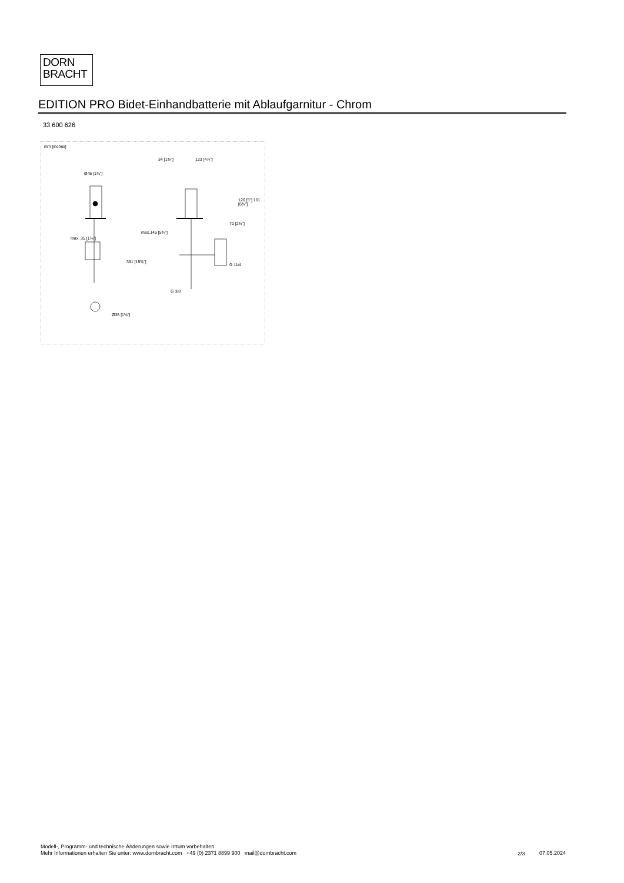DORN
BRACHT
EDITION PRO Bidet-Einhandbatterie mit Ablaufgarnitur - Chrom
33 600 626
mm [inches]
34 [1⅜"] 123 [4⅞"]
Ø45 [1¾"]
max.145 [5¾"]
max. 35 [1⅜"]
391 [15⅜"]
G 11/4
G 3/8
Ø35 [1⅜"]
126 [5"] 161 [6⅜"]
70 [2¾"]
Modell-, Programm- und technische Änderungen sowie Irrtum vorbehalten.
Mehr Informationen erhalten Sie unter: www.dornbracht.com +49 (0) 2371 8899 900 mail@dornbracht.com
2/3 07.05.2024